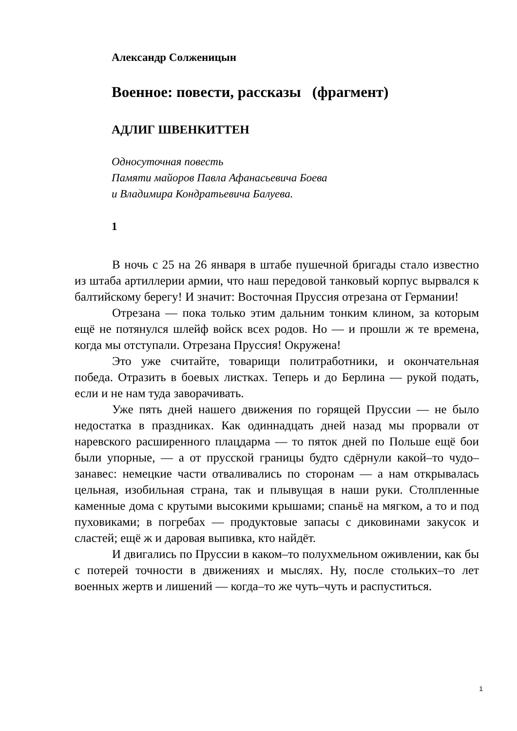Александр Солженицын
Военное: повести, рассказы (фрагмент)
АДЛИГ ШВЕНКИТТЕН
Односуточная повесть
Памяти майоров Павла Афанасьевича Боева
и Владимира Кондратьевича Балуева.
1
В ночь с 25 на 26 января в штабе пушечной бригады стало известно из штаба артиллерии армии, что наш передовой танковый корпус вырвался к балтийскому берегу! И значит: Восточная Пруссия отрезана от Германии!
Отрезана — пока только этим дальним тонким клином, за которым ещё не потянулся шлейф войск всех родов. Но — и прошли ж те времена, когда мы отступали. Отрезана Пруссия! Окружена!
Это уже считайте, товарищи политработники, и окончательная победа. Отразить в боевых листках. Теперь и до Берлина — рукой подать, если и не нам туда заворачивать.
Уже пять дней нашего движения по горящей Пруссии — не было недостатка в праздниках. Как одиннадцать дней назад мы прорвали от наревского расширенного плацдарма — то пяток дней по Польше ещё бои были упорные, — а от прусской границы будто сдёрнули какой–то чудо–занавес: немецкие части отваливались по сторонам — а нам открывалась цельная, изобильная страна, так и плывущая в наши руки. Столпленные каменные дома с крутыми высокими крышами; спаньё на мягком, а то и под пуховиками; в погребах — продуктовые запасы с диковинами закусок и сластей; ещё ж и даровая выпивка, кто найдёт.
И двигались по Пруссии в каком–то полухмельном оживлении, как бы с потерей точности в движениях и мыслях. Ну, после стольких–то лет военных жертв и лишений — когда–то же чуть–чуть и распуститься.
1